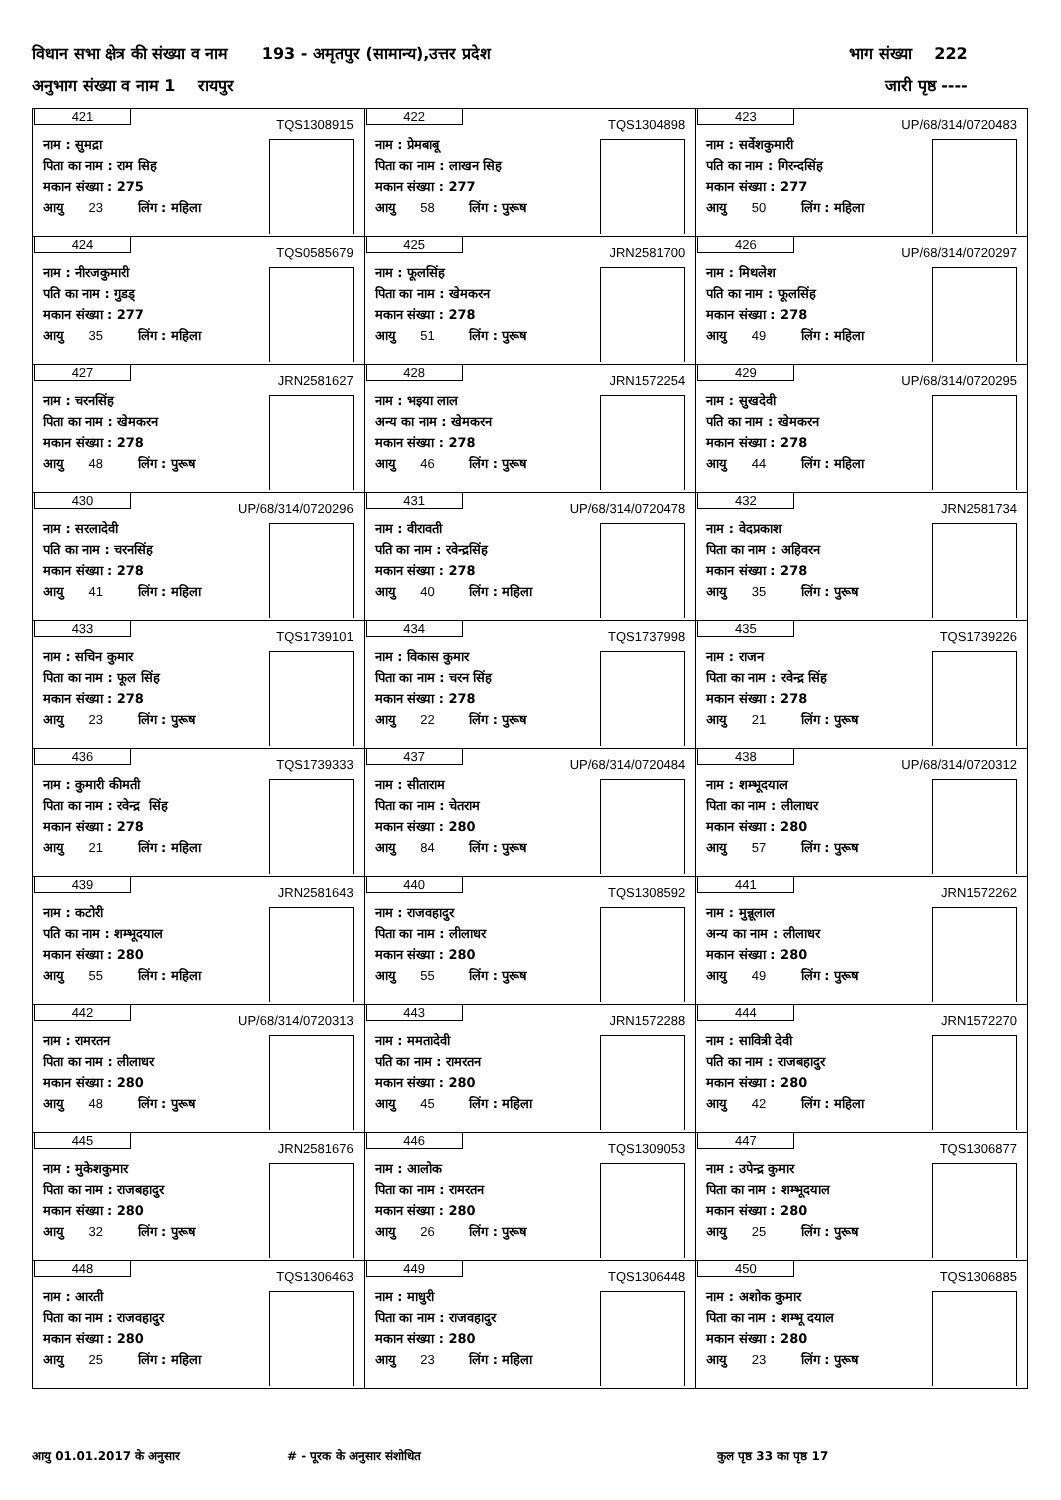विधान सभा क्षेत्र की संख्या व नाम 193 - अमृतपुर (सामान्य),उत्तर प्रदेश भाग संख्या 222
अनुभाग संख्या व नाम 1 रायपुर जारी पृष्ठ ----
| 421 TQS1308915 नाम : सुमद्रा पिता का नाम : राम सिह मकान संख्या : 275 आयु 23 लिंग : महिला | 422 TQS1304898 नाम : प्रेमबाबू पिता का नाम : लाखन सिह मकान संख्या : 277 आयु 58 लिंग : पुरूष | 423 UP/68/314/0720483 नाम : सर्वेशकुमारी पति का नाम : गिरन्दसिंह मकान संख्या : 277 आयु 50 लिंग : महिला |
| 424 TQS0585679 नाम : नीरजकुमारी पति का नाम : गुडड् मकान संख्या : 277 आयु 35 लिंग : महिला | 425 JRN2581700 नाम : फूलसिंह पिता का नाम : खेमकरन मकान संख्या : 278 आयु 51 लिंग : पुरूष | 426 UP/68/314/0720297 नाम : मिथलेश पति का नाम : फूलसिंह मकान संख्या : 278 आयु 49 लिंग : महिला |
| 427 JRN2581627 नाम : चरनसिंह पिता का नाम : खेमकरन मकान संख्या : 278 आयु 48 लिंग : पुरूष | 428 JRN1572254 नाम : भइया लाल अन्य का नाम : खेमकरन मकान संख्या : 278 आयु 46 लिंग : पुरूष | 429 UP/68/314/0720295 नाम : सुखदेवी पति का नाम : खेमकरन मकान संख्या : 278 आयु 44 लिंग : महिला |
| 430 UP/68/314/0720296 नाम : सरलादेवी पति का नाम : चरनसिंह मकान संख्या : 278 आयु 41 लिंग : महिला | 431 UP/68/314/0720478 नाम : वीरावती पति का नाम : रवेन्द्रसिंह मकान संख्या : 278 आयु 40 लिंग : महिला | 432 JRN2581734 नाम : वेदप्रकाश पिता का नाम : अहिवरन मकान संख्या : 278 आयु 35 लिंग : पुरूष |
| 433 TQS1739101 नाम : सचिन कुमार पिता का नाम : फूल सिंह मकान संख्या : 278 आयु 23 लिंग : पुरूष | 434 TQS1737998 नाम : विकास कुमार पिता का नाम : चरन सिंह मकान संख्या : 278 आयु 22 लिंग : पुरूष | 435 TQS1739226 नाम : राजन पिता का नाम : रवेन्द्र सिंह मकान संख्या : 278 आयु 21 लिंग : पुरूष |
| 436 TQS1739333 नाम : कुमारी कीमती पिता का नाम : रवेन्द्र सिंह मकान संख्या : 278 आयु 21 लिंग : महिला | 437 UP/68/314/0720484 नाम : सीताराम पिता का नाम : चेतराम मकान संख्या : 280 आयु 84 लिंग : पुरूष | 438 UP/68/314/0720312 नाम : शम्भूदयाल पिता का नाम : लीलाधर मकान संख्या : 280 आयु 57 लिंग : पुरूष |
| 439 JRN2581643 नाम : कटोरी पति का नाम : शम्भूदयाल मकान संख्या : 280 आयु 55 लिंग : महिला | 440 TQS1308592 नाम : राजवहादुर पिता का नाम : लीलाधर मकान संख्या : 280 आयु 55 लिंग : पुरूष | 441 JRN1572262 नाम : मुन्नूलाल अन्य का नाम : लीलाधर मकान संख्या : 280 आयु 49 लिंग : पुरूष |
| 442 UP/68/314/0720313 नाम : रामरतन पिता का नाम : लीलाधर मकान संख्या : 280 आयु 48 लिंग : पुरूष | 443 JRN1572288 नाम : ममतादेवी पति का नाम : रामरतन मकान संख्या : 280 आयु 45 लिंग : महिला | 444 JRN1572270 नाम : सावित्री देवी पति का नाम : राजबहादुर मकान संख्या : 280 आयु 42 लिंग : महिला |
| 445 JRN2581676 नाम : मुकेशकुमार पिता का नाम : राजबहादुर मकान संख्या : 280 आयु 32 लिंग : पुरूष | 446 TQS1309053 नाम : आलोक पिता का नाम : रामरतन मकान संख्या : 280 आयु 26 लिंग : पुरूष | 447 TQS1306877 नाम : उपेन्द्र कुमार पिता का नाम : शम्भूदयाल मकान संख्या : 280 आयु 25 लिंग : पुरूष |
| 448 TQS1306463 नाम : आरती पिता का नाम : राजवहादुर मकान संख्या : 280 आयु 25 लिंग : महिला | 449 TQS1306448 नाम : माधुरी पिता का नाम : राजवहादुर मकान संख्या : 280 आयु 23 लिंग : महिला | 450 TQS1306885 नाम : अशोक कुमार पिता का नाम : शम्भू दयाल मकान संख्या : 280 आयु 23 लिंग : पुरूष |
आयु 01.01.2017 के अनुसार # - पूरक के अनुसार संशोधित कुल पृष्ठ 33 का पृष्ठ 17